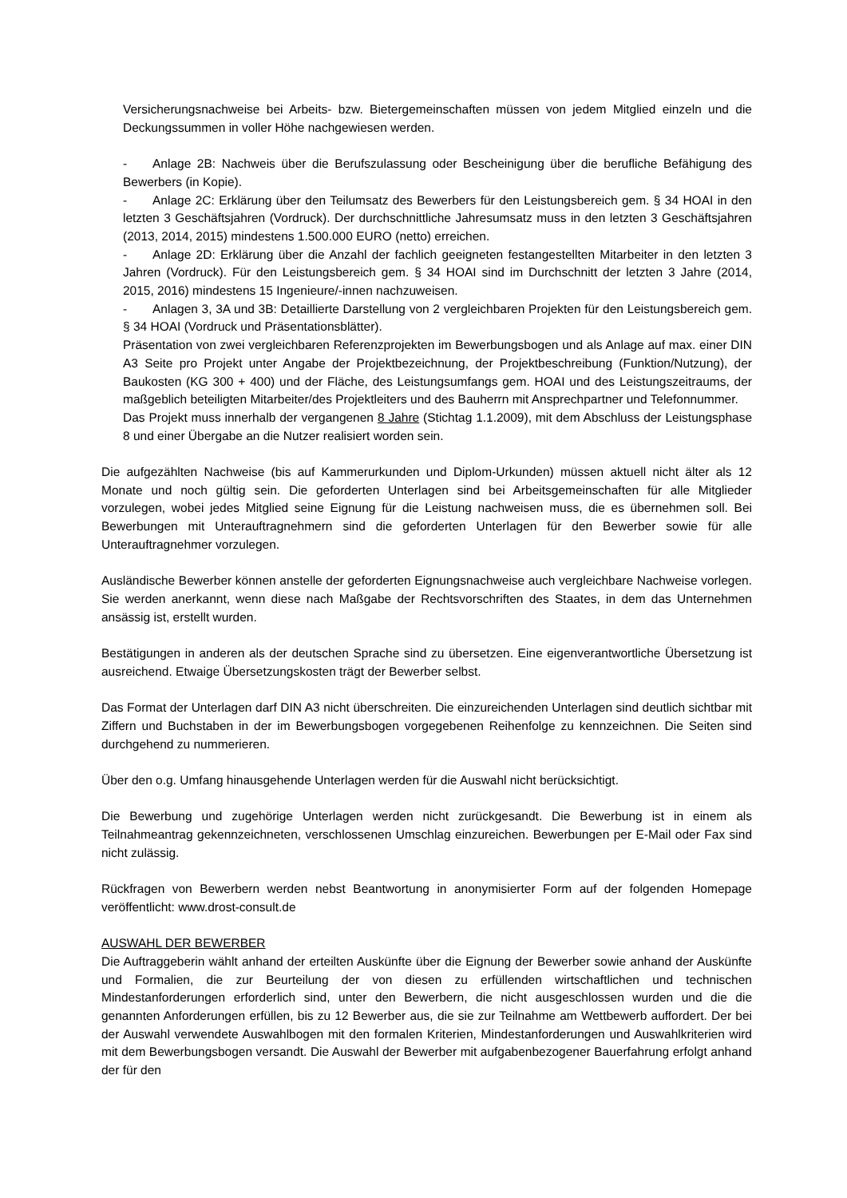Versicherungsnachweise bei Arbeits- bzw. Bietergemeinschaften müssen von jedem Mitglied einzeln und die Deckungssummen in voller Höhe nachgewiesen werden.
- Anlage 2B: Nachweis über die Berufszulassung oder Bescheinigung über die berufliche Befähigung des Bewerbers (in Kopie).
- Anlage 2C: Erklärung über den Teilumsatz des Bewerbers für den Leistungsbereich gem. § 34 HOAI in den letzten 3 Geschäftsjahren (Vordruck). Der durchschnittliche Jahresumsatz muss in den letzten 3 Geschäftsjahren (2013, 2014, 2015) mindestens 1.500.000 EURO (netto) erreichen.
- Anlage 2D: Erklärung über die Anzahl der fachlich geeigneten festangestellten Mitarbeiter in den letzten 3 Jahren (Vordruck). Für den Leistungsbereich gem. § 34 HOAI sind im Durchschnitt der letzten 3 Jahre (2014, 2015, 2016) mindestens 15 Ingenieure/-innen nachzuweisen.
- Anlagen 3, 3A und 3B: Detaillierte Darstellung von 2 vergleichbaren Projekten für den Leistungsbereich gem. § 34 HOAI (Vordruck und Präsentationsblätter).
Präsentation von zwei vergleichbaren Referenzprojekten im Bewerbungsbogen und als Anlage auf max. einer DIN A3 Seite pro Projekt unter Angabe der Projektbezeichnung, der Projektbeschreibung (Funktion/Nutzung), der Baukosten (KG 300 + 400) und der Fläche, des Leistungsumfangs gem. HOAI und des Leistungszeitraums, der maßgeblich beteiligten Mitarbeiter/des Projektleiters und des Bauherrn mit Ansprechpartner und Telefonnummer.
Das Projekt muss innerhalb der vergangenen 8 Jahre (Stichtag 1.1.2009), mit dem Abschluss der Leistungsphase 8 und einer Übergabe an die Nutzer realisiert worden sein.
Die aufgezählten Nachweise (bis auf Kammerurkunden und Diplom-Urkunden) müssen aktuell nicht älter als 12 Monate und noch gültig sein. Die geforderten Unterlagen sind bei Arbeitsgemeinschaften für alle Mitglieder vorzulegen, wobei jedes Mitglied seine Eignung für die Leistung nachweisen muss, die es übernehmen soll. Bei Bewerbungen mit Unterauftragnehmern sind die geforderten Unterlagen für den Bewerber sowie für alle Unterauftragnehmer vorzulegen.
Ausländische Bewerber können anstelle der geforderten Eignungsnachweise auch vergleichbare Nachweise vorlegen. Sie werden anerkannt, wenn diese nach Maßgabe der Rechtsvorschriften des Staates, in dem das Unternehmen ansässig ist, erstellt wurden.
Bestätigungen in anderen als der deutschen Sprache sind zu übersetzen. Eine eigenverantwortliche Übersetzung ist ausreichend. Etwaige Übersetzungskosten trägt der Bewerber selbst.
Das Format der Unterlagen darf DIN A3 nicht überschreiten. Die einzureichenden Unterlagen sind deutlich sichtbar mit Ziffern und Buchstaben in der im Bewerbungsbogen vorgegebenen Reihenfolge zu kennzeichnen. Die Seiten sind durchgehend zu nummerieren.
Über den o.g. Umfang hinausgehende Unterlagen werden für die Auswahl nicht berücksichtigt.
Die Bewerbung und zugehörige Unterlagen werden nicht zurückgesandt. Die Bewerbung ist in einem als Teilnahmeantrag gekennzeichneten, verschlossenen Umschlag einzureichen. Bewerbungen per E-Mail oder Fax sind nicht zulässig.
Rückfragen von Bewerbern werden nebst Beantwortung in anonymisierter Form auf der folgenden Homepage veröffentlicht: www.drost-consult.de
AUSWAHL DER BEWERBER
Die Auftraggeberin wählt anhand der erteilten Auskünfte über die Eignung der Bewerber sowie anhand der Auskünfte und Formalien, die zur Beurteilung der von diesen zu erfüllenden wirtschaftlichen und technischen Mindestanforderungen erforderlich sind, unter den Bewerbern, die nicht ausgeschlossen wurden und die die genannten Anforderungen erfüllen, bis zu 12 Bewerber aus, die sie zur Teilnahme am Wettbewerb auffordert. Der bei der Auswahl verwendete Auswahlbogen mit den formalen Kriterien, Mindestanforderungen und Auswahlkriterien wird mit dem Bewerbungsbogen versandt. Die Auswahl der Bewerber mit aufgabenbezogener Bauerfahrung erfolgt anhand der für den